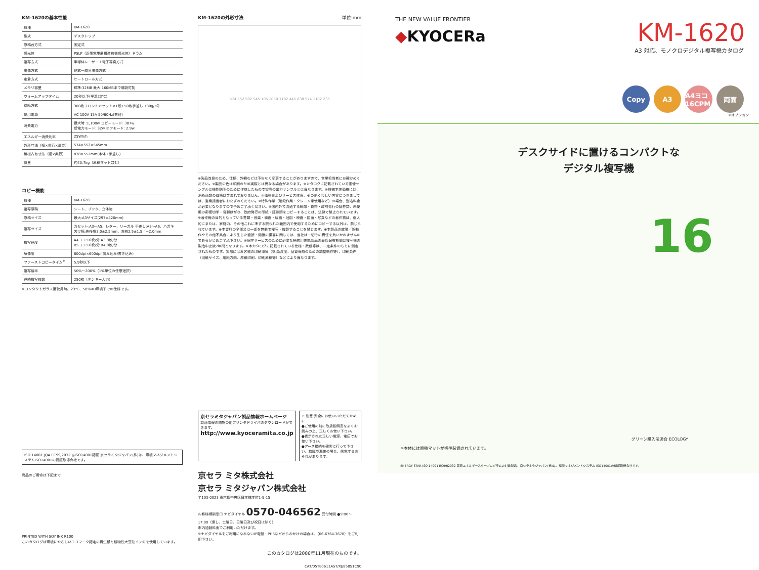KM-1620の基本性能
| 機種 | KM-1620 |
| --- | --- |
| 型式 | デスクトップ |
| 原稿台方式 | 固定式 |
| 感光体 | PSLP（正帯電単層構造有機感光体）ドラム |
| 複写方式 | 半導体レーザー＋電子写真方式 |
| 現像方式 | 乾式一成分現像方式 |
| 定着方式 | ヒートロール方式 |
| メモリ容量 | 標準:32MB 最大:160MBまで増設可能 |
| ウォームアップタイム | 20秒以下(室温23℃) |
| 給紙方式 | 300枚フロントカセット×1段+50枚手差し（80g/㎡） |
| 使用電源 | AC 100V 15A 50/60Hz(共通) |
| 消費電力 | 最大時 :1,100w コピーモード: 387w 低電力モード: 32w オフモード: 2.9w |
| エネルギー消費効率 | 25Wh/h |
| 外形寸法（幅×奥行×高さ） | 574×552×545mm |
| 機械占有寸法（幅×奥行） | 838×552mm(本体+手差し) |
| 質量 | 約40.7kg（原稿マット含む） |
コピー機能
| 機種 | KM-1620 |
| --- | --- |
| 複写原稿 | シート、ブック、立体物 |
| 原稿サイズ | 最大:A3サイズ(297×420mm) |
| 複写サイズ | カセット:A3～A5、レター、リーガル 手差し:A3～A6、ハガキ 欠け幅:先後端3.0±2.5mm、左右2.5±1.5／−2.0mm |
| 複写速度 | A4ヨコ:16枚/分 A3:8枚/分 B5ヨコ:16枚/分 B4:8枚/分 |
| 解像度 | 600dpi×600dpi(読み込み/書き込み) |
| ファーストコピータイム<sup>※</sup> | 5.9秒以下 |
| 複写倍率 | 50%～200%（1%単位の任意選択） |
| 連続複写枚数 | 250枚（テンキー入力） |
※コンタクトガラス面使用時。23℃、50%RH環境下での仕様です。
ISO 14001 JQA EC99J2032 ◎ISO14001認証 京セラミタジャパン(株)は、環境マネジメントシステムISO14001の認証取得会社です。
商品のご用命は下記まで
PRINTED WITH SOY INK R100
このカタログは環境にやさしいエコマーク認定の再生紙と植物性大豆油インキを使用しています。
KM-1620の外形寸法 単位:mm
574 552 502 545 105 1050 1182 445 838 574 1182 235
※製品改良のため、仕様、外観などは予告なく変更することがありますので、営業担当者にお確かめください。※製品の色は印刷のため実際とは異なる場合があります。※カタログに記載されている画像サンプルは機能説明のために作成したもので実際の出力サンプルとは異なります。※機械本体価格には、消耗品類の価格は含まれておりません。※価格およびサービス体系、その他くわしい内容につきましては、営業担当者におたずねください。※特殊作業（階段作業・クレーン車使用など）の場合、別途料金が必要となりますので予めご了承ください。※国内外で流通する紙幣・貨幣・政府発行の証券類、未使用の郵便切手・官製はがき、政府発行の印紙・証券類をコピーすることは、法律で禁止されています。※著作権の目的となっている書類・音楽・絵画・版画・地図・映画・図面・写真などの著作物は、個人的にまたは、家庭内、その他これに準ずる限られた範囲内で使用するためにコピーする以外は、禁じられています。※本資料の全部又は一部を無断で複写・複製することを禁じます。※本製品の故障／誤動作やその他不具合により生じた直接・間接の損害に関しては、当社は一切その責任を負いかねませんのであらかじめご了承下さい。※保守サービスのために必要な補修用性能部品の最低保有期間は複写機の製造中止後7年間となります。※本カタログに記載されている仕様・数値等は、一定条件のもとに測定されたものです。実際にはお客様の印刷環境（気温/湿度、品質保持のための調整動作等）、印刷条件（用紙サイズ、用紙方向、厚紙印刷、印刷原稿等）などにより異なります。
京セラミタジャパン製品情報ホームページ
製品情報の閲覧の他プリンタドライバのダウンロードができます。
http://www.kyoceramita.co.jp
⚠ 注意 安全にお使いいただくために
●ご使用の前に取扱説明書をよくお読みの上、正しくお使い下さい。
●表示された正しい電源、電圧でお使い下さい。
●アース接続を確実に行って下さい。故障や漏電の場合、感電するおそれがあります。
京セラ ミタ株式会社
京セラ ミタジャパン株式会社
〒103-0023 東京都中央区日本橋本町1-9-15
お客様相談窓口 ナビダイヤル 0570-046562 受付時間 ●9:00～17:00（但し、土曜日、日曜日及び祝日は除く）
市内通話料金でご利用いただけます。
※ナビダイヤルをご利用になれないIP電話・PHSなどからおかけの場合は、（06-6764-3678）をご利用下さい。
このカタログは2006年11月現在のものです。
CAT/05TE0611AST/XJ/858S1C90
THE NEW VALUE FRONTIER
◆KYOCERa
KM-1620
A3 対応、モノクロデジタル複写機カタログ
Copy A3 A4ヨコ 16CPM 両面
※オプション
デスクサイドに置けるコンパクトな
デジタル複写機
16
グリーン購入法適合 ECOLOGY
※本体には原稿マットが標準装備されています。
ENERGY STAR ISO 14001 EC99J2032 国際エネルギースタープログラムの対象製品。京セラミタジャパン(株)は、環境マネジメントシステム ISO14001の認証取得会社です。